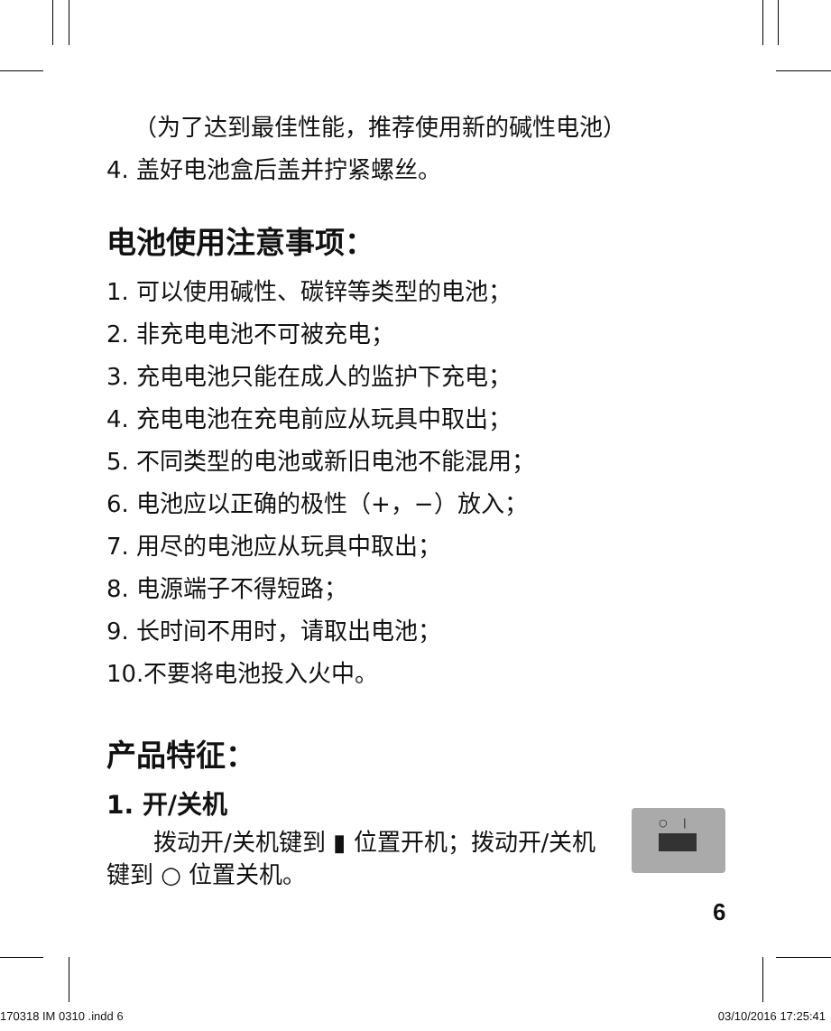（为了达到最佳性能，推荐使用新的碱性电池）
4. 盖好电池盒后盖并拧紧螺丝。
电池使用注意事项：
1. 可以使用碱性、碳锌等类型的电池；
2. 非充电电池不可被充电；
3. 充电电池只能在成人的监护下充电；
4. 充电电池在充电前应从玩具中取出；
5. 不同类型的电池或新旧电池不能混用；
6. 电池应以正确的极性（+，−）放入；
7. 用尽的电池应从玩具中取出；
8. 电源端子不得短路；
9. 长时间不用时，请取出电池；
10.不要将电池投入火中。
产品特征：
1. 开/关机
　　拨动开/关机键到 ▮ 位置开机；拨动开/关机键到 ○ 位置关机。
○ |
6
170318 IM 0310 .indd 6 03/10/2016 17:25:41